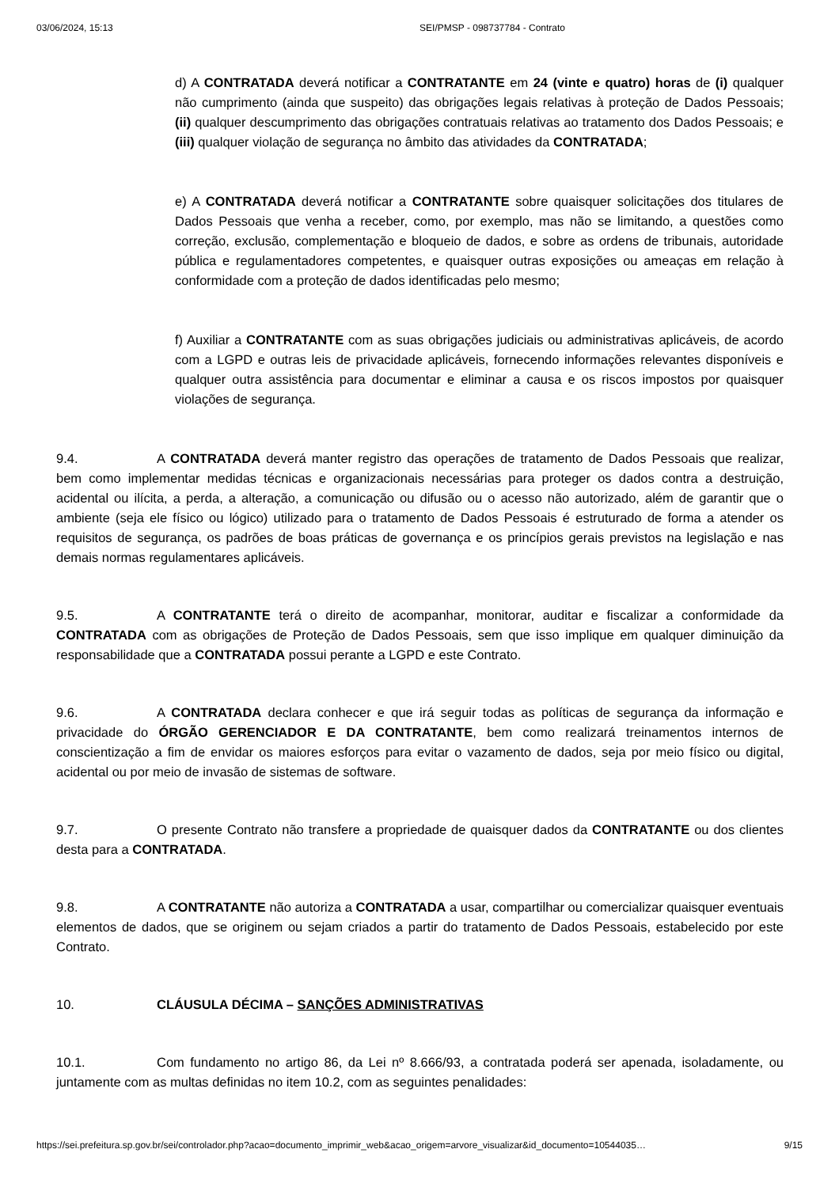03/06/2024, 15:13 SEI/PMSP - 098737784 - Contrato
d) A CONTRATADA deverá notificar a CONTRATANTE em 24 (vinte e quatro) horas de (i) qualquer não cumprimento (ainda que suspeito) das obrigações legais relativas à proteção de Dados Pessoais; (ii) qualquer descumprimento das obrigações contratuais relativas ao tratamento dos Dados Pessoais; e (iii) qualquer violação de segurança no âmbito das atividades da CONTRATADA;
e) A CONTRATADA deverá notificar a CONTRATANTE sobre quaisquer solicitações dos titulares de Dados Pessoais que venha a receber, como, por exemplo, mas não se limitando, a questões como correção, exclusão, complementação e bloqueio de dados, e sobre as ordens de tribunais, autoridade pública e regulamentadores competentes, e quaisquer outras exposições ou ameaças em relação à conformidade com a proteção de dados identificadas pelo mesmo;
f) Auxiliar a CONTRATANTE com as suas obrigações judiciais ou administrativas aplicáveis, de acordo com a LGPD e outras leis de privacidade aplicáveis, fornecendo informações relevantes disponíveis e qualquer outra assistência para documentar e eliminar a causa e os riscos impostos por quaisquer violações de segurança.
9.4. A CONTRATADA deverá manter registro das operações de tratamento de Dados Pessoais que realizar, bem como implementar medidas técnicas e organizacionais necessárias para proteger os dados contra a destruição, acidental ou ilícita, a perda, a alteração, a comunicação ou difusão ou o acesso não autorizado, além de garantir que o ambiente (seja ele físico ou lógico) utilizado para o tratamento de Dados Pessoais é estruturado de forma a atender os requisitos de segurança, os padrões de boas práticas de governança e os princípios gerais previstos na legislação e nas demais normas regulamentares aplicáveis.
9.5. A CONTRATANTE terá o direito de acompanhar, monitorar, auditar e fiscalizar a conformidade da CONTRATADA com as obrigações de Proteção de Dados Pessoais, sem que isso implique em qualquer diminuição da responsabilidade que a CONTRATADA possui perante a LGPD e este Contrato.
9.6. A CONTRATADA declara conhecer e que irá seguir todas as políticas de segurança da informação e privacidade do ÓRGÃO GERENCIADOR E DA CONTRATANTE, bem como realizará treinamentos internos de conscientização a fim de envidar os maiores esforços para evitar o vazamento de dados, seja por meio físico ou digital, acidental ou por meio de invasão de sistemas de software.
9.7. O presente Contrato não transfere a propriedade de quaisquer dados da CONTRATANTE ou dos clientes desta para a CONTRATADA.
9.8. A CONTRATANTE não autoriza a CONTRATADA a usar, compartilhar ou comercializar quaisquer eventuais elementos de dados, que se originem ou sejam criados a partir do tratamento de Dados Pessoais, estabelecido por este Contrato.
10. CLÁUSULA DÉCIMA – SANÇÕES ADMINISTRATIVAS
10.1. Com fundamento no artigo 86, da Lei nº 8.666/93, a contratada poderá ser apenada, isoladamente, ou juntamente com as multas definidas no item 10.2, com as seguintes penalidades:
https://sei.prefeitura.sp.gov.br/sei/controlador.php?acao=documento_imprimir_web&acao_origem=arvore_visualizar&id_documento=10544035… 9/15